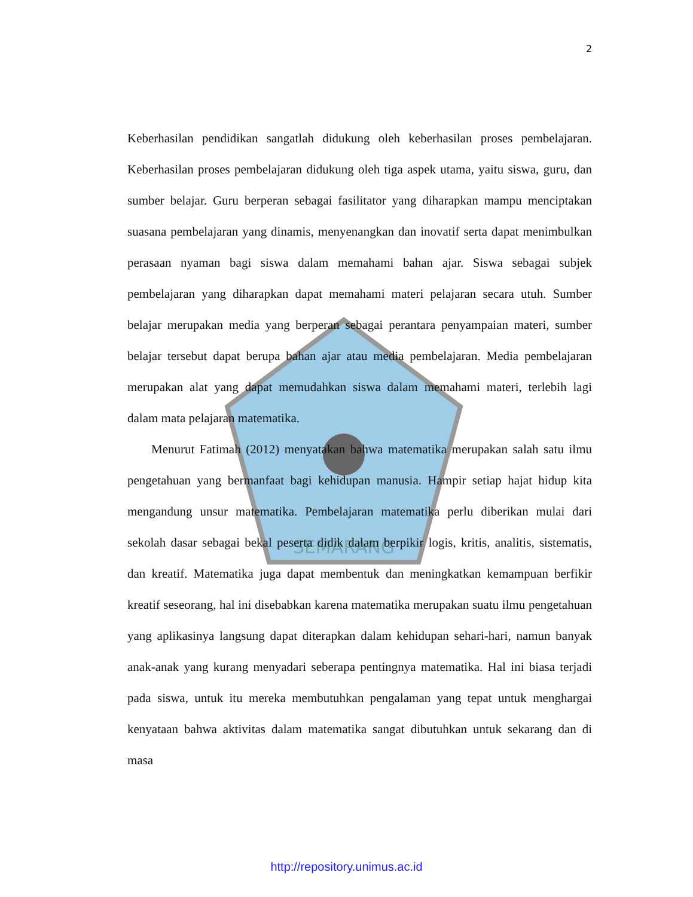SEMARANG
2
Keberhasilan pendidikan sangatlah didukung oleh keberhasilan proses pembelajaran. Keberhasilan proses pembelajaran didukung oleh tiga aspek utama, yaitu siswa, guru, dan sumber belajar. Guru berperan sebagai fasilitator yang diharapkan mampu menciptakan suasana pembelajaran yang dinamis, menyenangkan dan inovatif serta dapat menimbulkan perasaan nyaman bagi siswa dalam memahami bahan ajar. Siswa sebagai subjek pembelajaran yang diharapkan dapat memahami materi pelajaran secara utuh. Sumber belajar merupakan media yang berperan sebagai perantara penyampaian materi, sumber belajar tersebut dapat berupa bahan ajar atau media pembelajaran. Media pembelajaran merupakan alat yang dapat memudahkan siswa dalam memahami materi, terlebih lagi dalam mata pelajaran matematika.
Menurut Fatimah (2012) menyatakan bahwa matematika merupakan salah satu ilmu pengetahuan yang bermanfaat bagi kehidupan manusia. Hampir setiap hajat hidup kita mengandung unsur matematika. Pembelajaran matematika perlu diberikan mulai dari sekolah dasar sebagai bekal peserta didik dalam berpikir logis, kritis, analitis, sistematis, dan kreatif. Matematika juga dapat membentuk dan meningkatkan kemampuan berfikir kreatif seseorang, hal ini disebabkan karena matematika merupakan suatu ilmu pengetahuan yang aplikasinya langsung dapat diterapkan dalam kehidupan sehari-hari, namun banyak anak-anak yang kurang menyadari seberapa pentingnya matematika. Hal ini biasa terjadi pada siswa, untuk itu mereka membutuhkan pengalaman yang tepat untuk menghargai kenyataan bahwa aktivitas dalam matematika sangat dibutuhkan untuk sekarang dan di masa
http://repository.unimus.ac.id